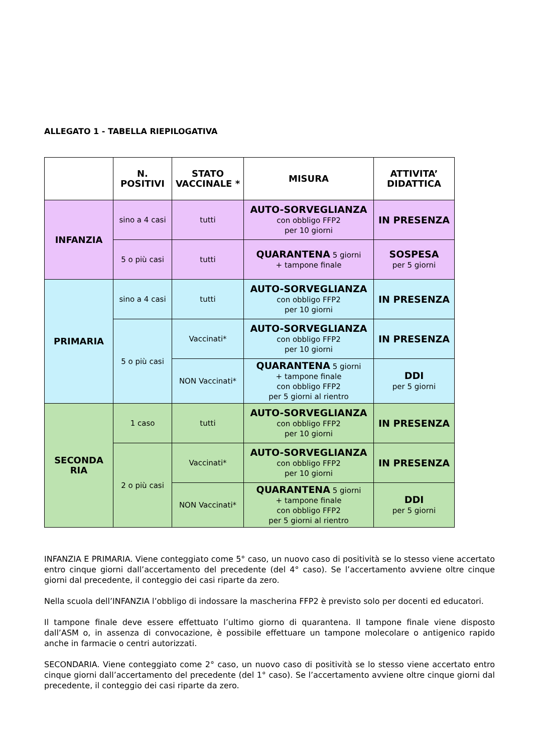ALLEGATO 1 - TABELLA RIEPILOGATIVA
| | N. POSITIVI | STATO VACCINALE * | MISURA | ATTIVITA’ DIDATTICA |
| --- | --- | --- | --- | --- |
| INFANZIA | sino a 4 casi | tutti | AUTO-SORVEGLIANZA con obbligo FFP2 per 10 giorni | IN PRESENZA |
| | 5 o più casi | tutti | QUARANTENA 5 giorni + tampone finale | SOSPESA per 5 giorni |
| PRIMARIA | sino a 4 casi | tutti | AUTO-SORVEGLIANZA con obbligo FFP2 per 10 giorni | IN PRESENZA |
| | 5 o più casi | Vaccinati* | AUTO-SORVEGLIANZA con obbligo FFP2 per 10 giorni | IN PRESENZA |
| | | NON Vaccinati* | QUARANTENA 5 giorni + tampone finale con obbligo FFP2 per 5 giorni al rientro | DDI per 5 giorni |
| SECONDA RIA | 1 caso | tutti | AUTO-SORVEGLIANZA con obbligo FFP2 per 10 giorni | IN PRESENZA |
| | 2 o più casi | Vaccinati* | AUTO-SORVEGLIANZA con obbligo FFP2 per 10 giorni | IN PRESENZA |
| | | NON Vaccinati* | QUARANTENA 5 giorni + tampone finale con obbligo FFP2 per 5 giorni al rientro | DDI per 5 giorni |
INFANZIA E PRIMARIA. Viene conteggiato come 5° caso, un nuovo caso di positività se lo stesso viene accertato entro cinque giorni dall’accertamento del precedente (del 4° caso). Se l’accertamento avviene oltre cinque giorni dal precedente, il conteggio dei casi riparte da zero.
Nella scuola dell’INFANZIA l’obbligo di indossare la mascherina FFP2 è previsto solo per docenti ed educatori.
Il tampone finale deve essere effettuato l’ultimo giorno di quarantena. Il tampone finale viene disposto dall’ASM o, in assenza di convocazione, è possibile effettuare un tampone molecolare o antigenico rapido anche in farmacie o centri autorizzati.
SECONDARIA. Viene conteggiato come 2° caso, un nuovo caso di positività se lo stesso viene accertato entro cinque giorni dall’accertamento del precedente (del 1° caso). Se l’accertamento avviene oltre cinque giorni dal precedente, il conteggio dei casi riparte da zero.